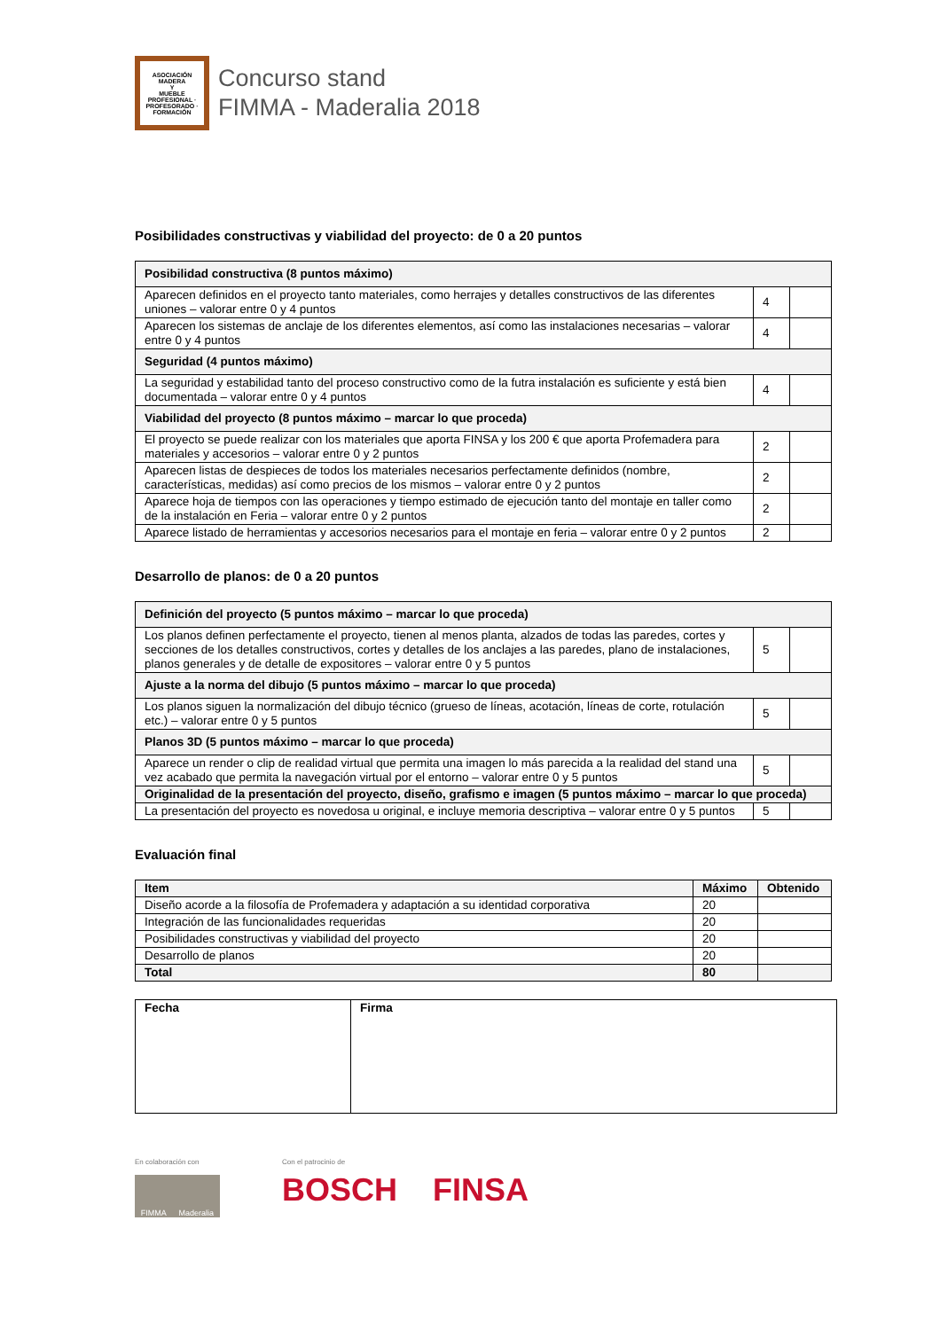ASOCIACIÓN
MADERA
Y
MUEBLE
PROFESIONAL · PROFESORADO · FORMACIÓN
Concurso stand
FIMMA - Maderalia 2018
Posibilidades constructivas y viabilidad del proyecto: de 0 a 20 puntos
| Posibilidad constructiva (8 puntos máximo) | | |
| Aparecen definidos en el proyecto tanto materiales, como herrajes y detalles constructivos de las diferentes uniones – valorar entre 0 y 4 puntos | 4 | |
| Aparecen los sistemas de anclaje de los diferentes elementos, así como las instalaciones necesarias – valorar entre 0 y 4 puntos | 4 | |
| Seguridad (4 puntos máximo) | | |
| La seguridad y estabilidad tanto del proceso constructivo como de la futra instalación es suficiente y está bien documentada – valorar entre 0 y 4 puntos | 4 | |
| Viabilidad del proyecto (8 puntos máximo – marcar lo que proceda) | | |
| El proyecto se puede realizar con los materiales que aporta FINSA y los 200 € que aporta Profemadera para materiales y accesorios – valorar entre 0 y 2 puntos | 2 | |
| Aparecen listas de despieces de todos los materiales necesarios perfectamente definidos (nombre, características, medidas) así como precios de los mismos – valorar entre 0 y 2 puntos | 2 | |
| Aparece hoja de tiempos con las operaciones y tiempo estimado de ejecución tanto del montaje en taller como de la instalación en Feria – valorar entre 0 y 2 puntos | 2 | |
| Aparece listado de herramientas y accesorios necesarios para el montaje en feria – valorar entre 0 y 2 puntos | 2 | |
Desarrollo de planos: de 0 a 20 puntos
| Definición del proyecto (5 puntos máximo – marcar lo que proceda) | | |
| Los planos definen perfectamente el proyecto, tienen al menos planta, alzados de todas las paredes, cortes y secciones de los detalles constructivos, cortes y detalles de los anclajes a las paredes, plano de instalaciones, planos generales y de detalle de expositores – valorar entre 0 y 5 puntos | 5 | |
| Ajuste a la norma del dibujo (5 puntos máximo – marcar lo que proceda) | | |
| Los planos siguen la normalización del dibujo técnico (grueso de líneas, acotación, líneas de corte, rotulación etc.) – valorar entre 0 y 5 puntos | 5 | |
| Planos 3D (5 puntos máximo – marcar lo que proceda) | | |
| Aparece un render o clip de realidad virtual que permita una imagen lo más parecida a la realidad del stand una vez acabado que permita la navegación virtual por el entorno – valorar entre 0 y 5 puntos | 5 | |
| Originalidad de la presentación del proyecto, diseño, grafismo e imagen (5 puntos máximo – marcar lo que proceda) | | |
| La presentación del proyecto es novedosa u original, e incluye memoria descriptiva – valorar entre 0 y 5 puntos | 5 | |
Evaluación final
| Item | Máximo | Obtenido |
| --- | --- | --- |
| Diseño acorde a la filosofía de Profemadera y adaptación a su identidad corporativa | 20 | |
| Integración de las funcionalidades requeridas | 20 | |
| Posibilidades constructivas y viabilidad del proyecto | 20 | |
| Desarrollo de planos | 20 | |
| Total | 80 | |
| Fecha | Firma |
| --- | --- |
En colaboración con
FIMMA Maderalia
Con el patrocinio de
BOSCH FINSA